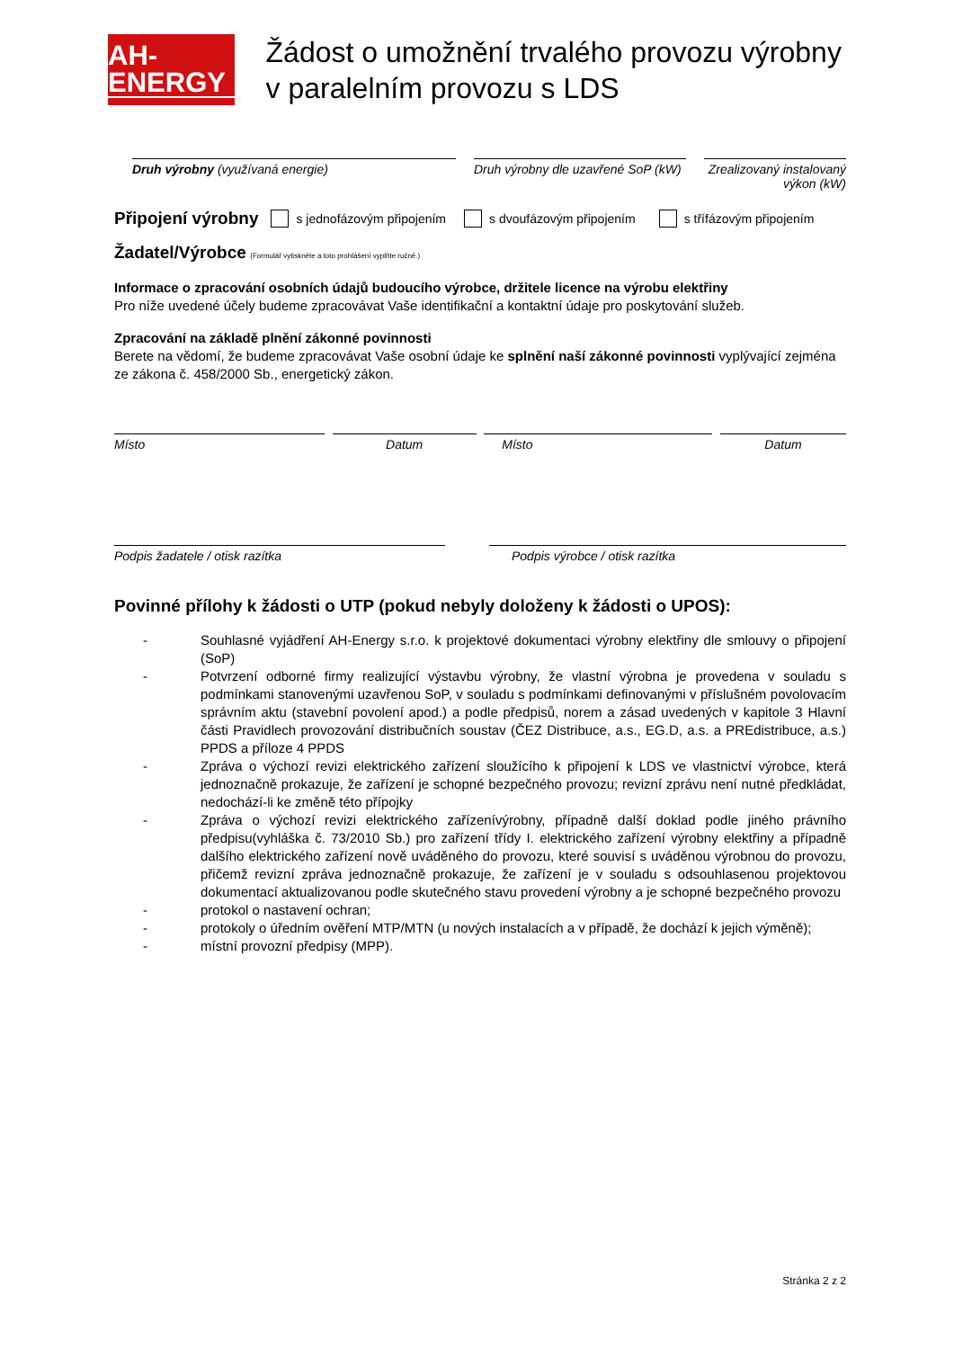AH-ENERGY
Žádost o umožnění trvalého provozu výrobny v paralelním provozu s LDS
Druh výrobny (využívaná energie) Druh výrobny dle uzavřené SoP (kW)
Zrealizovaný instalovaný výkon (kW)
Připojení výrobny s jednofázovým připojením s dvoufázovým připojením s třífázovým připojením
Žadatel/Výrobce (Formulář vytiskněte a toto prohlášení vyplňte ručně.)
Informace o zpracování osobních údajů budoucího výrobce, držitele licence na výrobu elektřiny
Pro níže uvedené účely budeme zpracovávat Vaše identifikační a kontaktní údaje pro poskytování služeb.
Zpracování na základě plnění zákonné povinnosti
Berete na vědomí, že budeme zpracovávat Vaše osobní údaje ke splnění naší zákonné povinnosti vyplývající zejména ze zákona č. 458/2000 Sb., energetický zákon.
Místo Datum Místo Datum
Podpis žadatele / otisk razítka Podpis výrobce / otisk razítka
Povinné přílohy k žádosti o UTP (pokud nebyly doloženy k žádosti o UPOS):
- Souhlasné vyjádření AH-Energy s.r.o. k projektové dokumentaci výrobny elektřiny dle smlouvy o připojení (SoP)
- Potvrzení odborné firmy realizující výstavbu výrobny, že vlastní výrobna je provedena v souladu s podmínkami stanovenými uzavřenou SoP, v souladu s podmínkami definovanými v příslušném povolovacím správním aktu (stavební povolení apod.) a podle předpisů, norem a zásad uvedených v kapitole 3 Hlavní části Pravidlech provozování distribučních soustav (ČEZ Distribuce, a.s., EG.D, a.s. a PREdistribuce, a.s.) PPDS a příloze 4 PPDS
- Zpráva o výchozí revizi elektrického zařízení sloužícího k připojení k LDS ve vlastnictví výrobce, která jednoznačně prokazuje, že zařízení je schopné bezpečného provozu; revizní zprávu není nutné předkládat, nedochází-li ke změně této přípojky
- Zpráva o výchozí revizi elektrického zařízenívýrobny, případně další doklad podle jiného právního předpisu(vyhláška č. 73/2010 Sb.) pro zařízení třídy I. elektrického zařízení výrobny elektřiny a případně dalšího elektrického zařízení nově uváděného do provozu, které souvisí s uváděnou výrobnou do provozu, přičemž revizní zpráva jednoznačně prokazuje, že zařízení je v souladu s odsouhlasenou projektovou dokumentací aktualizovanou podle skutečného stavu provedení výrobny a je schopné bezpečného provozu
- protokol o nastavení ochran;
- protokoly o úředním ověření MTP/MTN (u nových instalacích a v případě, že dochází k jejich výměně);
- místní provozní předpisy (MPP).
Stránka 2 z 2